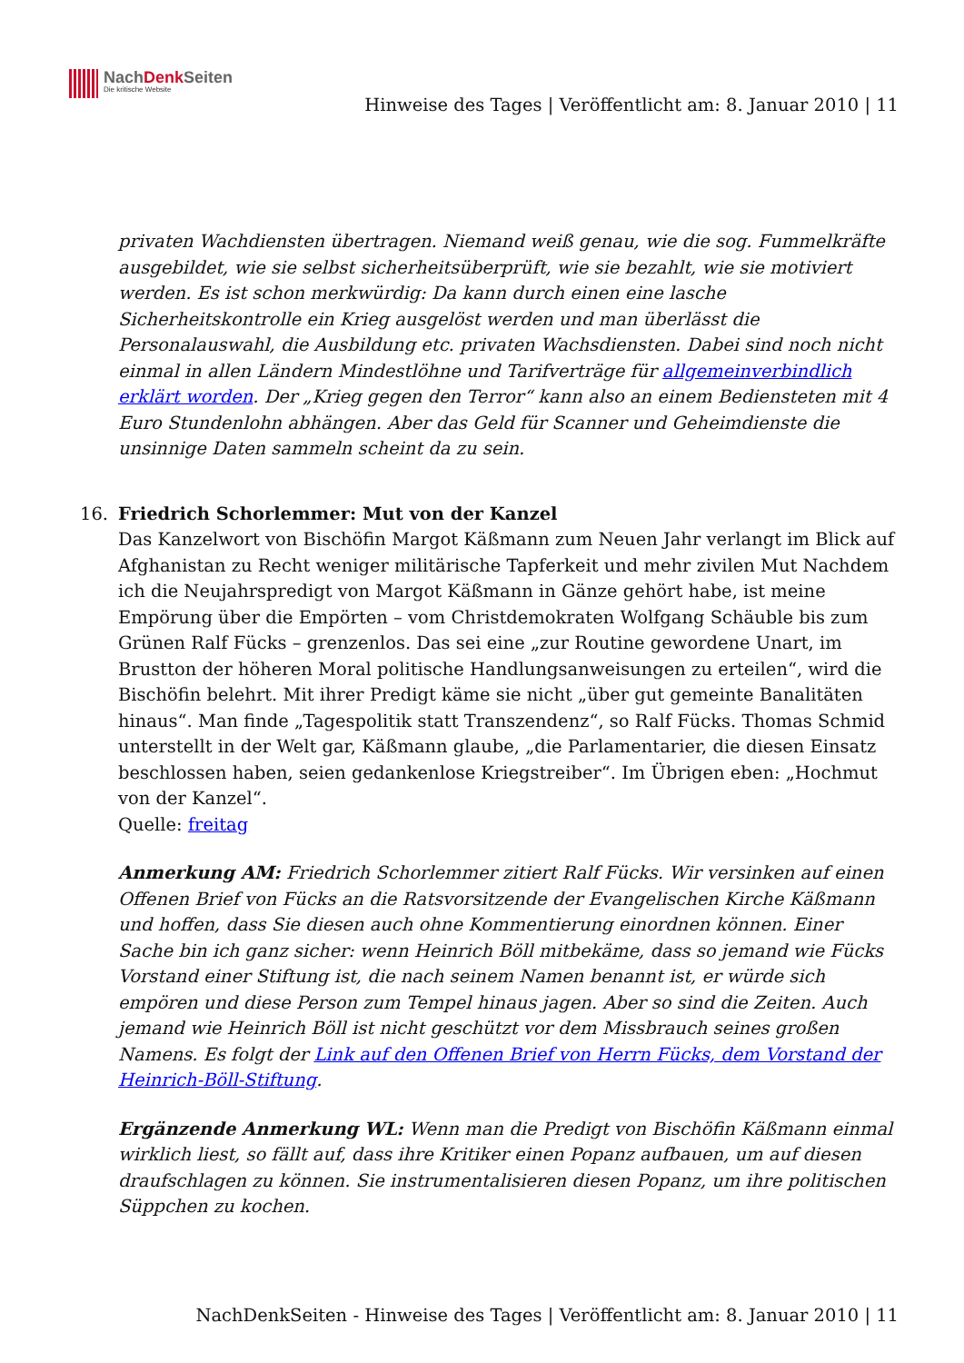NachDenk Seiten
Die kritische Website
Hinweise des Tages | Veröffentlicht am: 8. Januar 2010 | 11
privaten Wachdiensten übertragen. Niemand weiß genau, wie die sog. Fummelkräfte ausgebildet, wie sie selbst sicherheitsüberprüft, wie sie bezahlt, wie sie motiviert werden. Es ist schon merkwürdig: Da kann durch einen eine lasche Sicherheitskontrolle ein Krieg ausgelöst werden und man überlässt die Personalauswahl, die Ausbildung etc. privaten Wachsdiensten. Dabei sind noch nicht einmal in allen Ländern Mindestlöhne und Tarifverträge für allgemeinverbindlich erklärt worden. Der „Krieg gegen den Terror“ kann also an einem Bediensteten mit 4 Euro Stundenlohn abhängen. Aber das Geld für Scanner und Geheimdienste die unsinnige Daten sammeln scheint da zu sein.
16.
Friedrich Schorlemmer: Mut von der Kanzel
Das Kanzelwort von Bischöfin Margot Käßmann zum Neuen Jahr verlangt im Blick auf Afghanistan zu Recht weniger militärische Tapferkeit und mehr zivilen Mut Nachdem ich die Neujahrspredigt von Margot Käßmann in Gänze gehört habe, ist meine Empörung über die Empörten – vom Christdemokraten Wolfgang Schäuble bis zum Grünen Ralf Fücks – grenzenlos. Das sei eine „zur Routine gewordene Unart, im Brustton der höheren Moral politische Handlungsanweisungen zu erteilen“, wird die Bischöfin belehrt. Mit ihrer Predigt käme sie nicht „über gut gemeinte Banalitäten hinaus“. Man finde „Tagespolitik statt Transzendenz“, so Ralf Fücks. Thomas Schmid unterstellt in der Welt gar, Käßmann glaube, „die Parlamentarier, die diesen Einsatz beschlossen haben, seien gedankenlose Kriegstreiber“. Im Übrigen eben: „Hochmut von der Kanzel“.
Quelle: freitag
Anmerkung AM: Friedrich Schorlemmer zitiert Ralf Fücks. Wir versinken auf einen Offenen Brief von Fücks an die Ratsvorsitzende der Evangelischen Kirche Käßmann und hoffen, dass Sie diesen auch ohne Kommentierung einordnen können. Einer Sache bin ich ganz sicher: wenn Heinrich Böll mitbekäme, dass so jemand wie Fücks Vorstand einer Stiftung ist, die nach seinem Namen benannt ist, er würde sich empören und diese Person zum Tempel hinaus jagen. Aber so sind die Zeiten. Auch jemand wie Heinrich Böll ist nicht geschützt vor dem Missbrauch seines großen Namens. Es folgt der Link auf den Offenen Brief von Herrn Fücks, dem Vorstand der Heinrich-Böll-Stiftung.
Ergänzende Anmerkung WL: Wenn man die Predigt von Bischöfin Käßmann einmal wirklich liest, so fällt auf, dass ihre Kritiker einen Popanz aufbauen, um auf diesen draufschlagen zu können. Sie instrumentalisieren diesen Popanz, um ihre politischen Süppchen zu kochen.
NachDenkSeiten - Hinweise des Tages | Veröffentlicht am: 8. Januar 2010 | 11